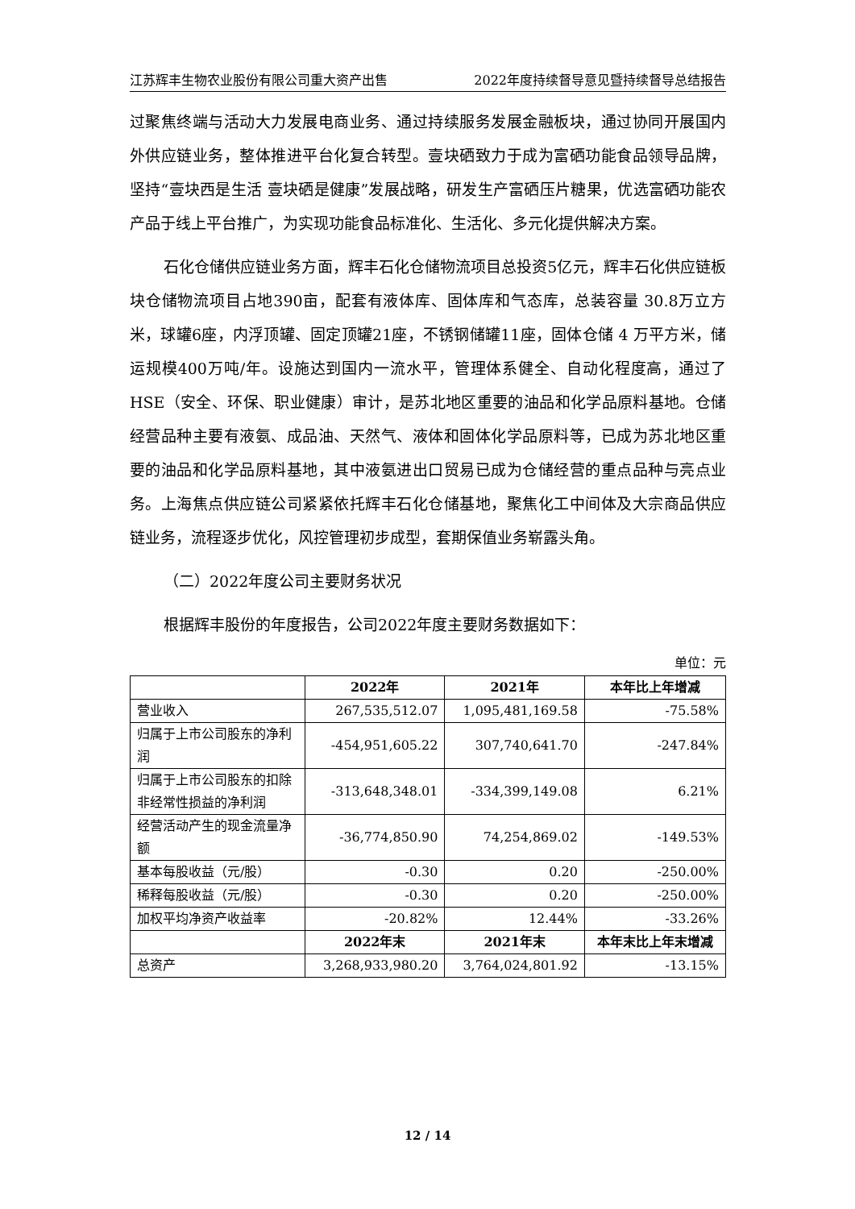江苏辉丰生物农业股份有限公司重大资产出售 2022年度持续督导意见暨持续督导总结报告
过聚焦终端与活动大力发展电商业务、通过持续服务发展金融板块，通过协同开展国内外供应链业务，整体推进平台化复合转型。壹块硒致力于成为富硒功能食品领导品牌，坚持“壹块西是生活 壹块硒是健康”发展战略，研发生产富硒压片糖果，优选富硒功能农产品于线上平台推广，为实现功能食品标准化、生活化、多元化提供解决方案。
石化仓储供应链业务方面，辉丰石化仓储物流项目总投资5亿元，辉丰石化供应链板块仓储物流项目占地390亩，配套有液体库、固体库和气态库，总装容量 30.8万立方米，球罐6座，内浮顶罐、固定顶罐21座，不锈钢储罐11座，固体仓储 4 万平方米，储运规模400万吨/年。设施达到国内一流水平，管理体系健全、自动化程度高，通过了HSE（安全、环保、职业健康）审计，是苏北地区重要的油品和化学品原料基地。仓储经营品种主要有液氨、成品油、天然气、液体和固体化学品原料等，已成为苏北地区重要的油品和化学品原料基地，其中液氨进出口贸易已成为仓储经营的重点品种与亮点业务。上海焦点供应链公司紧紧依托辉丰石化仓储基地，聚焦化工中间体及大宗商品供应链业务，流程逐步优化，风控管理初步成型，套期保值业务崭露头角。
（二）2022年度公司主要财务状况
根据辉丰股份的年度报告，公司2022年度主要财务数据如下：
单位：元
| | 2022年 | 2021年 | 本年比上年增减 |
| --- | --- | --- | --- |
| 营业收入 | 267,535,512.07 | 1,095,481,169.58 | -75.58% |
| 归属于上市公司股东的净利润 | -454,951,605.22 | 307,740,641.70 | -247.84% |
| 归属于上市公司股东的扣除非经常性损益的净利润 | -313,648,348.01 | -334,399,149.08 | 6.21% |
| 经营活动产生的现金流量净额 | -36,774,850.90 | 74,254,869.02 | -149.53% |
| 基本每股收益（元/股） | -0.30 | 0.20 | -250.00% |
| 稀释每股收益（元/股） | -0.30 | 0.20 | -250.00% |
| 加权平均净资产收益率 | -20.82% | 12.44% | -33.26% |
| | 2022年末 | 2021年末 | 本年末比上年末增减 |
| 总资产 | 3,268,933,980.20 | 3,764,024,801.92 | -13.15% |
12 / 14